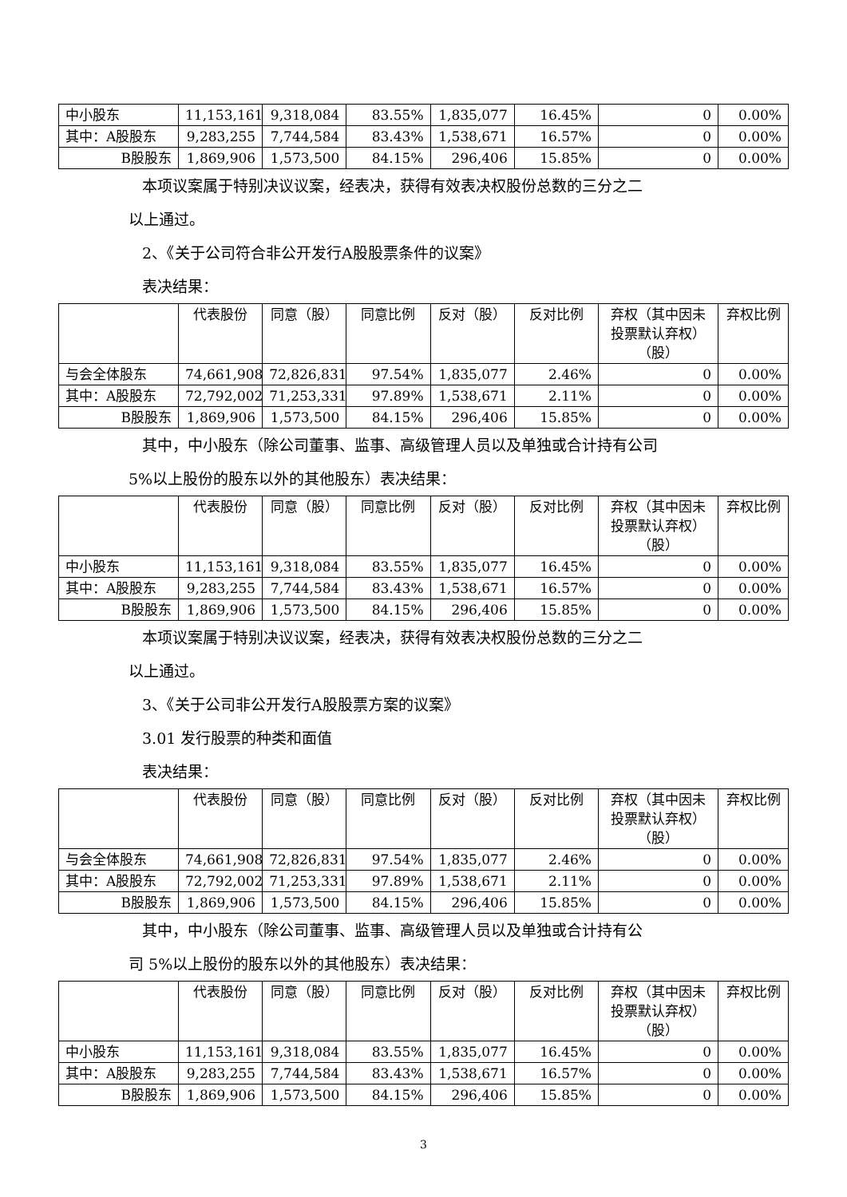| 中小股东 | 11,153,161 | 9,318,084 | 83.55% | 1,835,077 | 16.45% | 0 | 0.00% |
| 其中：A股股东 | 9,283,255 | 7,744,584 | 83.43% | 1,538,671 | 16.57% | 0 | 0.00% |
| B股股东 | 1,869,906 | 1,573,500 | 84.15% | 296,406 | 15.85% | 0 | 0.00% |
本项议案属于特别决议议案，经表决，获得有效表决权股份总数的三分之二
以上通过。
2、《关于公司符合非公开发行A股股票条件的议案》
表决结果：
| | 代表股份 | 同意（股） | 同意比例 | 反对（股） | 反对比例 | 弃权（其中因未投票默认弃权）（股） | 弃权比例 |
| --- | --- | --- | --- | --- | --- | --- | --- |
| 与会全体股东 | 74,661,908 | 72,826,831 | 97.54% | 1,835,077 | 2.46% | 0 | 0.00% |
| 其中：A股股东 | 72,792,002 | 71,253,331 | 97.89% | 1,538,671 | 2.11% | 0 | 0.00% |
| B股股东 | 1,869,906 | 1,573,500 | 84.15% | 296,406 | 15.85% | 0 | 0.00% |
其中，中小股东（除公司董事、监事、高级管理人员以及单独或合计持有公司
5%以上股份的股东以外的其他股东）表决结果：
| | 代表股份 | 同意（股） | 同意比例 | 反对（股） | 反对比例 | 弃权（其中因未投票默认弃权）（股） | 弃权比例 |
| --- | --- | --- | --- | --- | --- | --- | --- |
| 中小股东 | 11,153,161 | 9,318,084 | 83.55% | 1,835,077 | 16.45% | 0 | 0.00% |
| 其中：A股股东 | 9,283,255 | 7,744,584 | 83.43% | 1,538,671 | 16.57% | 0 | 0.00% |
| B股股东 | 1,869,906 | 1,573,500 | 84.15% | 296,406 | 15.85% | 0 | 0.00% |
本项议案属于特别决议议案，经表决，获得有效表决权股份总数的三分之二
以上通过。
3、《关于公司非公开发行A股股票方案的议案》
3.01 发行股票的种类和面值
表决结果：
| | 代表股份 | 同意（股） | 同意比例 | 反对（股） | 反对比例 | 弃权（其中因未投票默认弃权）（股） | 弃权比例 |
| --- | --- | --- | --- | --- | --- | --- | --- |
| 与会全体股东 | 74,661,908 | 72,826,831 | 97.54% | 1,835,077 | 2.46% | 0 | 0.00% |
| 其中：A股股东 | 72,792,002 | 71,253,331 | 97.89% | 1,538,671 | 2.11% | 0 | 0.00% |
| B股股东 | 1,869,906 | 1,573,500 | 84.15% | 296,406 | 15.85% | 0 | 0.00% |
其中，中小股东（除公司董事、监事、高级管理人员以及单独或合计持有公
司 5%以上股份的股东以外的其他股东）表决结果：
| | 代表股份 | 同意（股） | 同意比例 | 反对（股） | 反对比例 | 弃权（其中因未投票默认弃权）（股） | 弃权比例 |
| --- | --- | --- | --- | --- | --- | --- | --- |
| 中小股东 | 11,153,161 | 9,318,084 | 83.55% | 1,835,077 | 16.45% | 0 | 0.00% |
| 其中：A股股东 | 9,283,255 | 7,744,584 | 83.43% | 1,538,671 | 16.57% | 0 | 0.00% |
| B股股东 | 1,869,906 | 1,573,500 | 84.15% | 296,406 | 15.85% | 0 | 0.00% |
3